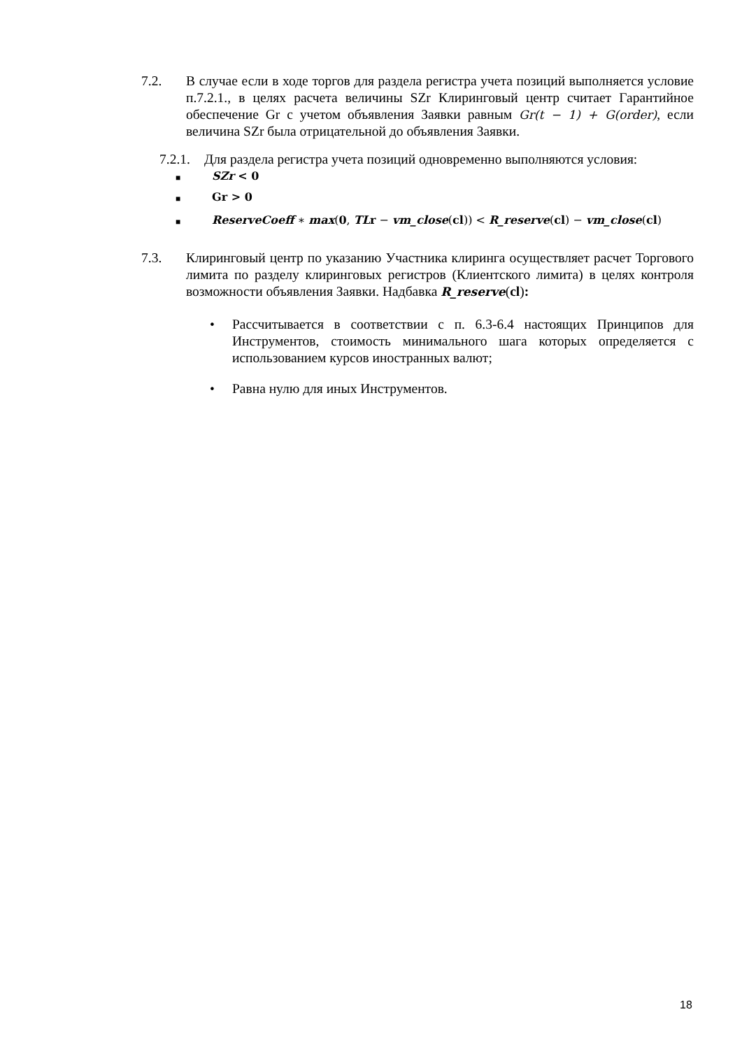7.2. В случае если в ходе торгов для раздела регистра учета позиций выполняется условие п.7.2.1., в целях расчета величины SZr Клиринговый центр считает Гарантийное обеспечение Gr с учетом объявления Заявки равным Gr(t − 1) + G(order), если величина SZr была отрицательной до объявления Заявки.
7.2.1.
Для раздела регистра учета позиций одновременно выполняются условия:
■ SZr < 0
■ Gr > 0
■
ReserveCoeff ∗ max(0, TLr − vm_close(cl)) < R_reserve(cl) − vm_close(cl)
7.3. Клиринговый центр по указанию Участника клиринга осуществляет расчет Торгового лимита по разделу клиринговых регистров (Клиентского лимита) в целях контроля возможности объявления Заявки. Надбавка R_reserve(cl):
• Рассчитывается в соответствии с п. 6.3-6.4 настоящих Принципов для Инструментов, стоимость минимального шага которых определяется с использованием курсов иностранных валют;
• Равна нулю для иных Инструментов.
18